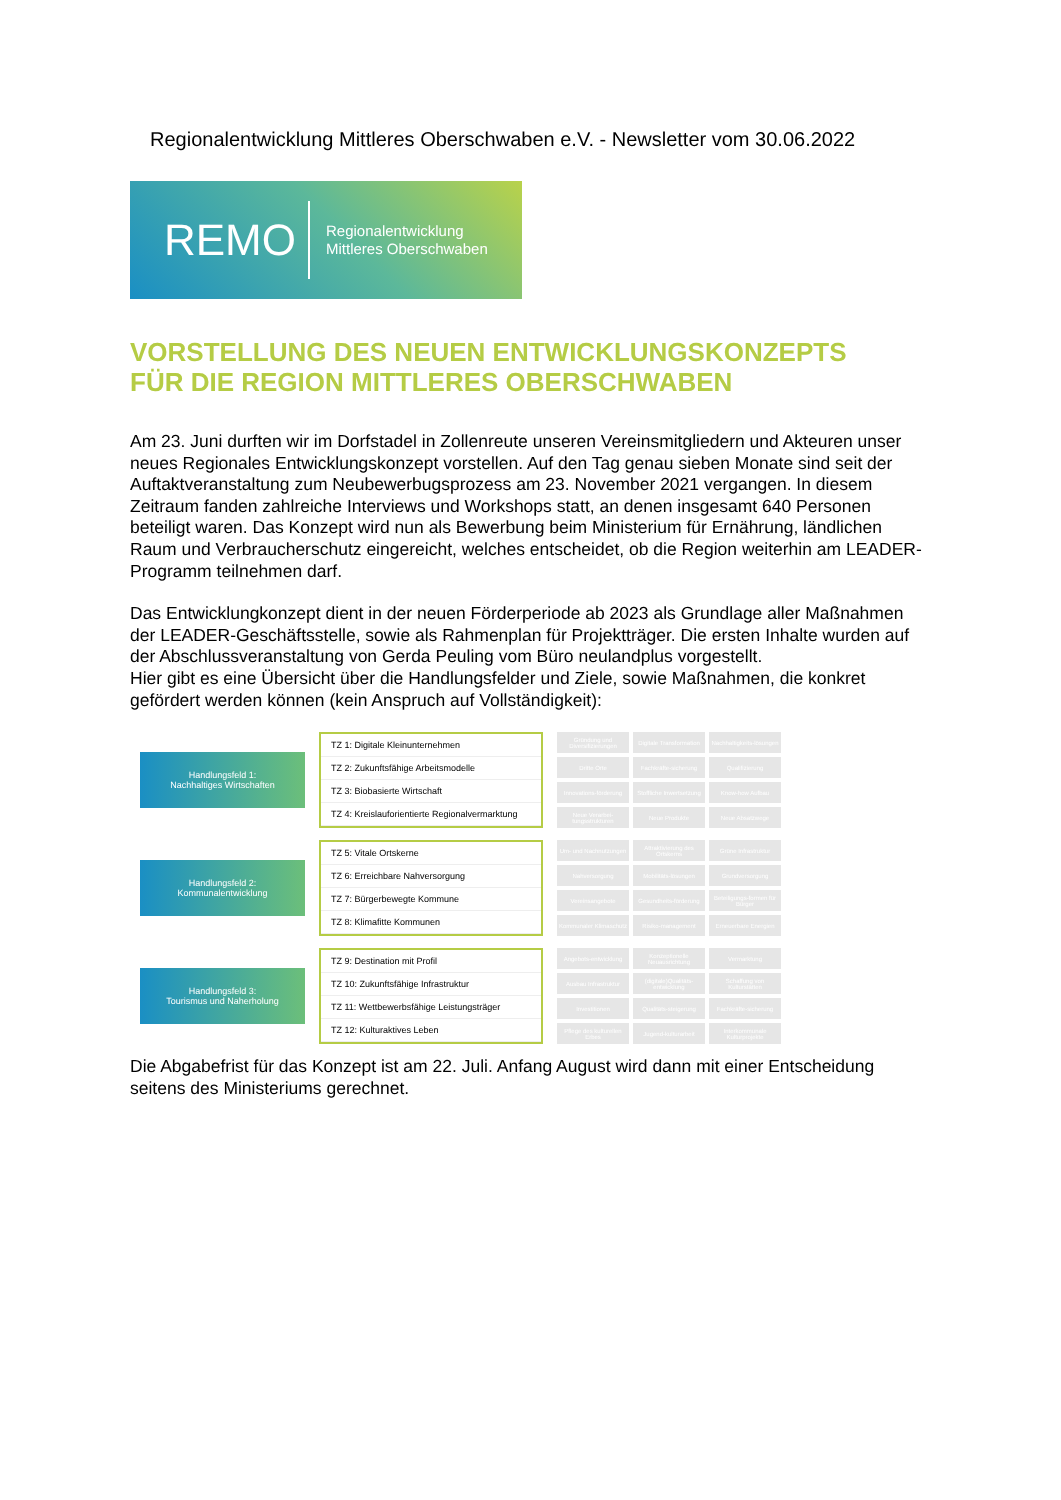Regionalentwicklung Mittleres Oberschwaben e.V. - Newsletter vom 30.06.2022
REMO Regionalentwicklung
Mittleres Oberschwaben
VORSTELLUNG DES NEUEN ENTWICKLUNGSKONZEPTS
FÜR DIE REGION MITTLERES OBERSCHWABEN
Am 23. Juni durften wir im Dorfstadel in Zollenreute unseren Vereinsmitgliedern und Akteuren unser neues Regionales Entwicklungskonzept vorstellen. Auf den Tag genau sieben Monate sind seit der Auftaktveranstaltung zum Neubewerbugsprozess am 23. November 2021 vergangen. In diesem Zeitraum fanden zahlreiche Interviews und Workshops statt, an denen insgesamt 640 Personen beteiligt waren. Das Konzept wird nun als Bewerbung beim Ministerium für Ernährung, ländlichen Raum und Verbraucherschutz eingereicht, welches entscheidet, ob die Region weiterhin am LEADER-Programm teilnehmen darf.
Das Entwicklungkonzept dient in der neuen Förderperiode ab 2023 als Grundlage aller Maßnahmen der LEADER-Geschäftsstelle, sowie als Rahmenplan für Projektträger. Die ersten Inhalte wurden auf der Abschlussveranstaltung von Gerda Peuling vom Büro neulandplus vorgestellt.
Hier gibt es eine Übersicht über die Handlungsfelder und Ziele, sowie Maßnahmen, die konkret gefördert werden können (kein Anspruch auf Vollständigkeit):
Handlungsfeld 1:
Nachhaltiges Wirtschaften
TZ 1: Digitale Kleinunternehmen
TZ 2: Zukunftsfähige Arbeitsmodelle
TZ 3: Biobasierte Wirtschaft
TZ 4: Kreislauforientierte Regionalvermarktung
Gründung und Diversifizierungen Digitale Transformation Nachhaltigkeits-lösungen Dritte Orte Fachkräfte-sicherung Qualifizierung Innovations-förderung Stoffliche Inwertsetzung Know-how Aufbau Neue Verarbei-tungsstrukturen Neue Produkte Neue Absatzwege
Handlungsfeld 2:
Kommunalentwicklung
TZ 5: Vitale Ortskerne
TZ 6: Erreichbare Nahversorgung
TZ 7: Bürgerbewegte Kommune
TZ 8: Klimafitte Kommunen
Um- und Nachnutzungen Attraktivierung des Ortskerns Grüne Infrastruktur Nahversorgung Mobilitäts-lösungen Grundversorgung Vereinsangebote Gesundheits-förderung Beteiligungs-formen für Bürger Kommunaler Klimaschutz Risiko-management Erneuerbare Energien
Handlungsfeld 3:
Tourismus und Naherholung
TZ 9: Destination mit Profil
TZ 10: Zukunftsfähige Infrastruktur
TZ 11: Wettbewerbsfähige Leistungsträger
TZ 12: Kulturaktives Leben
Angebots-entwicklung Konzeptionelle Neuausrichtung Vermarktung Ausbau Infrastruktur (digitale)Qualitäts-entwicklung Schaffung von Kulturstätten Investitionen Qualitäts-steigerung Fachkräfte-sicherung Pflege des kulturellen Erbes Jugend-kulturarbeit Interkommunale Kulturprojekte
Die Abgabefrist für das Konzept ist am 22. Juli. Anfang August wird dann mit einer Entscheidung seitens des Ministeriums gerechnet.